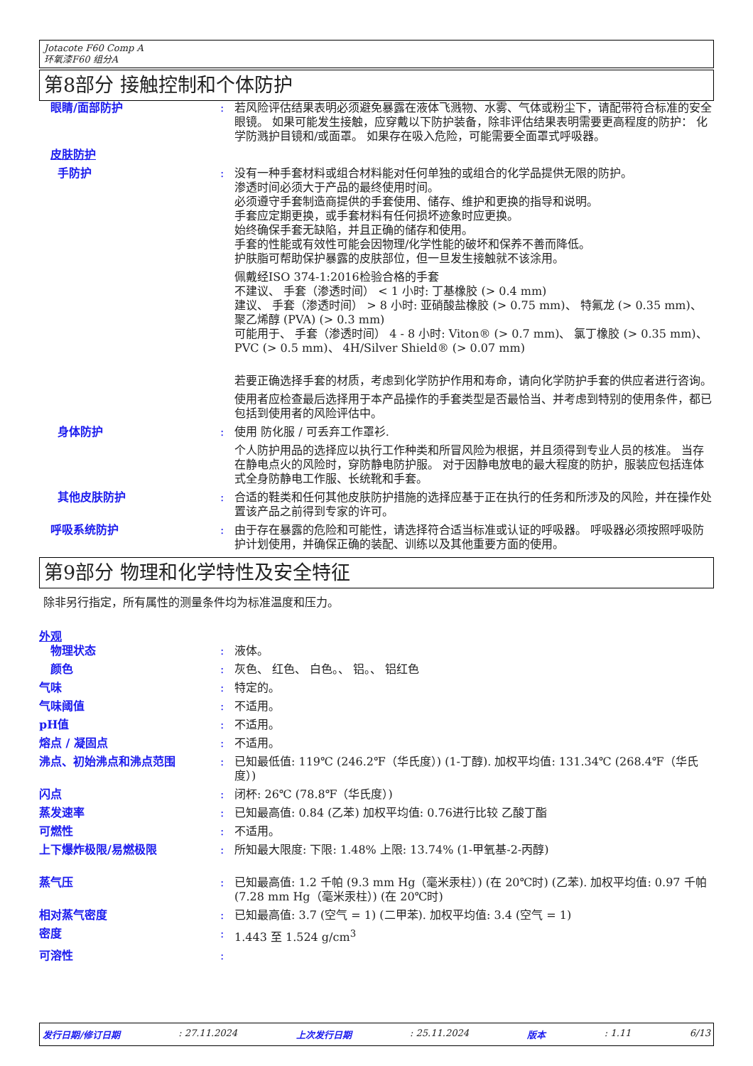Jotacote F60 Comp A
环氧漆F60 组分A
第8部分 接触控制和个体防护
眼睛/面部防护 : 若风险评估结果表明必须避免暴露在液体飞溅物、水雾、气体或粉尘下，请配带符合标准的安全眼镜。 如果可能发生接触，应穿戴以下防护装备，除非评估结果表明需要更高程度的防护： 化学防溅护目镜和/或面罩。 如果存在吸入危险，可能需要全面罩式呼吸器。
皮肤防护
手防护 : 没有一种手套材料或组合材料能对任何单独的或组合的化学品提供无限的防护。
渗透时间必须大于产品的最终使用时间。
必须遵守手套制造商提供的手套使用、储存、维护和更换的指导和说明。
手套应定期更换，或手套材料有任何损坏迹象时应更换。
始终确保手套无缺陷，并且正确的储存和使用。
手套的性能或有效性可能会因物理/化学性能的破坏和保养不善而降低。
护肤脂可帮助保护暴露的皮肤部位，但一旦发生接触就不该涂用。
佩戴经ISO 374-1:2016检验合格的手套
不建议、 手套（渗透时间） < 1 小时: 丁基橡胶 (> 0.4 mm)
建议、 手套（渗透时间） > 8 小时: 亚硝酸盐橡胶 (> 0.75 mm)、 特氟龙 (> 0.35 mm)、 聚乙烯醇 (PVA) (> 0.3 mm)
可能用于、 手套（渗透时间） 4 - 8 小时: Viton® (> 0.7 mm)、 氯丁橡胶 (> 0.35 mm)、 PVC (> 0.5 mm)、 4H/Silver Shield® (> 0.07 mm)
若要正确选择手套的材质，考虑到化学防护作用和寿命，请向化学防护手套的供应者进行咨询。
使用者应检查最后选择用于本产品操作的手套类型是否最恰当、并考虑到特别的使用条件，都已包括到使用者的风险评估中。
身体防护 : 使用 防化服 / 可丢弃工作罩衫.
个人防护用品的选择应以执行工作种类和所冒风险为根据，并且须得到专业人员的核准。 当存在静电点火的风险时，穿防静电防护服。 对于因静电放电的最大程度的防护，服装应包括连体式全身防静电工作服、长统靴和手套。
其他皮肤防护 : 合适的鞋类和任何其他皮肤防护措施的选择应基于正在执行的任务和所涉及的风险，并在操作处置该产品之前得到专家的许可。
呼吸系统防护 : 由于存在暴露的危险和可能性，请选择符合适当标准或认证的呼吸器。 呼吸器必须按照呼吸防护计划使用，并确保正确的装配、训练以及其他重要方面的使用。
第9部分 物理和化学特性及安全特征
除非另行指定，所有属性的测量条件均为标准温度和压力。
外观
物理状态 : 液体。
颜色 : 灰色、 红色、 白色。、 铝。、 铝红色
气味 : 特定的。
气味阈值 : 不适用。
pH值 : 不适用。
熔点 / 凝固点 : 不适用。
沸点、初始沸点和沸点范围 : 已知最低值: 119℃ (246.2℉（华氏度）) (1-丁醇). 加权平均值: 131.34℃ (268.4℉（华氏度）)
闪点 : 闭杯: 26℃ (78.8℉（华氏度）)
蒸发速率 : 已知最高值: 0.84 (乙苯) 加权平均值: 0.76进行比较 乙酸丁酯
可燃性 : 不适用。
上下爆炸极限/易燃极限 : 所知最大限度: 下限: 1.48% 上限: 13.74% (1-甲氧基-2-丙醇)
蒸气压 : 已知最高值: 1.2 千帕 (9.3 mm Hg（毫米汞柱）) (在 20℃时) (乙苯). 加权平均值: 0.97 千帕 (7.28 mm Hg（毫米汞柱）) (在 20℃时)
相对蒸气密度 : 已知最高值: 3.7 (空气 = 1) (二甲苯). 加权平均值: 3.4 (空气 = 1)
密度 : 1.443 至 1.524 g/cm<sup>3</sup>
可溶性 :
发行日期/修订日期 : 27.11.2024 上次发行日期 : 25.11.2024 版本 : 1.11 6/13